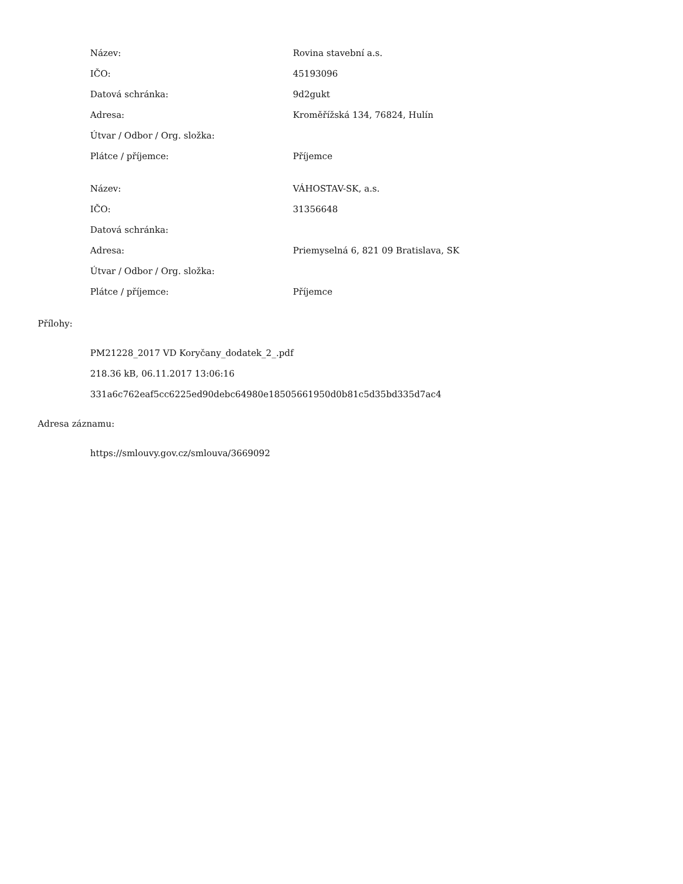| Název: | Rovina stavební a.s. |
| IČO: | 45193096 |
| Datová schránka: | 9d2gukt |
| Adresa: | Kroměřížská 134, 76824, Hulín |
| Útvar / Odbor / Org. složka: | |
| Plátce / příjemce: | Příjemce |
| Název: | VÁHOSTAV-SK, a.s. |
| IČO: | 31356648 |
| Datová schránka: | |
| Adresa: | Priemyselná 6, 821 09 Bratislava, SK |
| Útvar / Odbor / Org. složka: | |
| Plátce / příjemce: | Příjemce |
Přílohy:
PM21228_2017 VD Koryčany_dodatek_2_.pdf
218.36 kB, 06.11.2017 13:06:16
331a6c762eaf5cc6225ed90debc64980e18505661950d0b81c5d35bd335d7ac4
Adresa záznamu:
https://smlouvy.gov.cz/smlouva/3669092